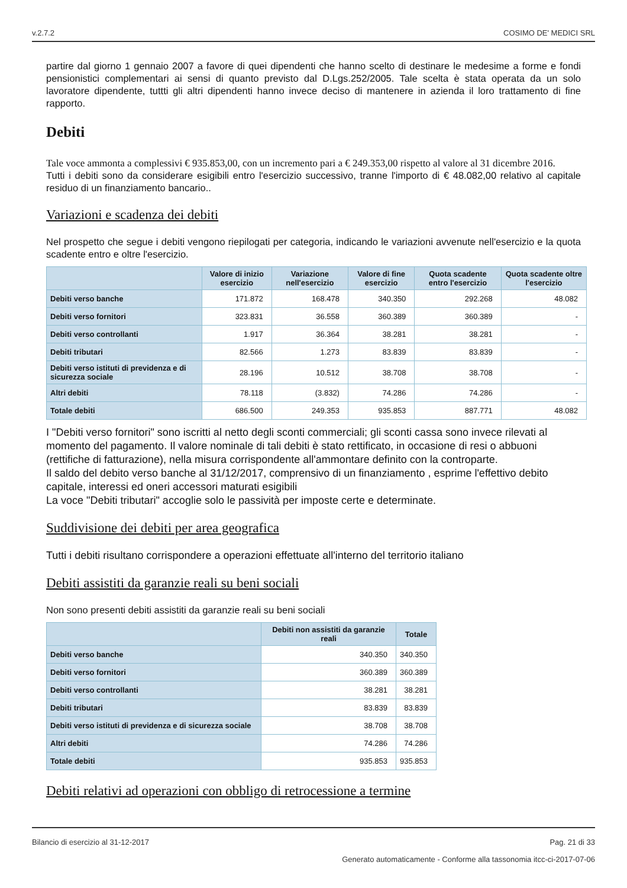v.2.7.2 COSIMO DE' MEDICI SRL
partire dal giorno 1 gennaio 2007 a favore di quei dipendenti che hanno scelto di destinare le medesime a forme e fondi pensionistici complementari ai sensi di quanto previsto dal D.Lgs.252/2005. Tale scelta è stata operata da un solo lavoratore dipendente, tuttti gli altri dipendenti hanno invece deciso di mantenere in azienda il loro trattamento di fine rapporto.
Debiti
Tale voce ammonta a complessivi € 935.853,00, con un incremento pari a € 249.353,00 rispetto al valore al 31 dicembre 2016.
Tutti i debiti sono da considerare esigibili entro l'esercizio successivo, tranne l'importo di € 48.082,00 relativo al capitale residuo di un finanziamento bancario..
Variazioni e scadenza dei debiti
Nel prospetto che segue i debiti vengono riepilogati per categoria, indicando le variazioni avvenute nell'esercizio e la quota scadente entro e oltre l'esercizio.
| | Valore di inizio esercizio | Variazione nell'esercizio | Valore di fine esercizio | Quota scadente entro l'esercizio | Quota scadente oltre l'esercizio |
| --- | --- | --- | --- | --- | --- |
| Debiti verso banche | 171.872 | 168.478 | 340.350 | 292.268 | 48.082 |
| Debiti verso fornitori | 323.831 | 36.558 | 360.389 | 360.389 | - |
| Debiti verso controllanti | 1.917 | 36.364 | 38.281 | 38.281 | - |
| Debiti tributari | 82.566 | 1.273 | 83.839 | 83.839 | - |
| Debiti verso istituti di previdenza e di sicurezza sociale | 28.196 | 10.512 | 38.708 | 38.708 | - |
| Altri debiti | 78.118 | (3.832) | 74.286 | 74.286 | - |
| Totale debiti | 686.500 | 249.353 | 935.853 | 887.771 | 48.082 |
I "Debiti verso fornitori" sono iscritti al netto degli sconti commerciali; gli sconti cassa sono invece rilevati al momento del pagamento. Il valore nominale di tali debiti è stato rettificato, in occasione di resi o abbuoni (rettifiche di fatturazione), nella misura corrispondente all'ammontare definito con la controparte.
Il saldo del debito verso banche al 31/12/2017, comprensivo di un finanziamento , esprime l'effettivo debito capitale, interessi ed oneri accessori maturati esigibili
La voce "Debiti tributari" accoglie solo le passività per imposte certe e determinate.
Suddivisione dei debiti per area geografica
Tutti i debiti risultano corrispondere a operazioni effettuate all'interno del territorio italiano
Debiti assistiti da garanzie reali su beni sociali
Non sono presenti debiti assistiti da garanzie reali su beni sociali
| | Debiti non assistiti da garanzie reali | Totale |
| --- | --- | --- |
| Debiti verso banche | 340.350 | 340.350 |
| Debiti verso fornitori | 360.389 | 360.389 |
| Debiti verso controllanti | 38.281 | 38.281 |
| Debiti tributari | 83.839 | 83.839 |
| Debiti verso istituti di previdenza e di sicurezza sociale | 38.708 | 38.708 |
| Altri debiti | 74.286 | 74.286 |
| Totale debiti | 935.853 | 935.853 |
Debiti relativi ad operazioni con obbligo di retrocessione a termine
Bilancio di esercizio al 31-12-2017 Pag. 21 di 33
Generato automaticamente - Conforme alla tassonomia itcc-ci-2017-07-06